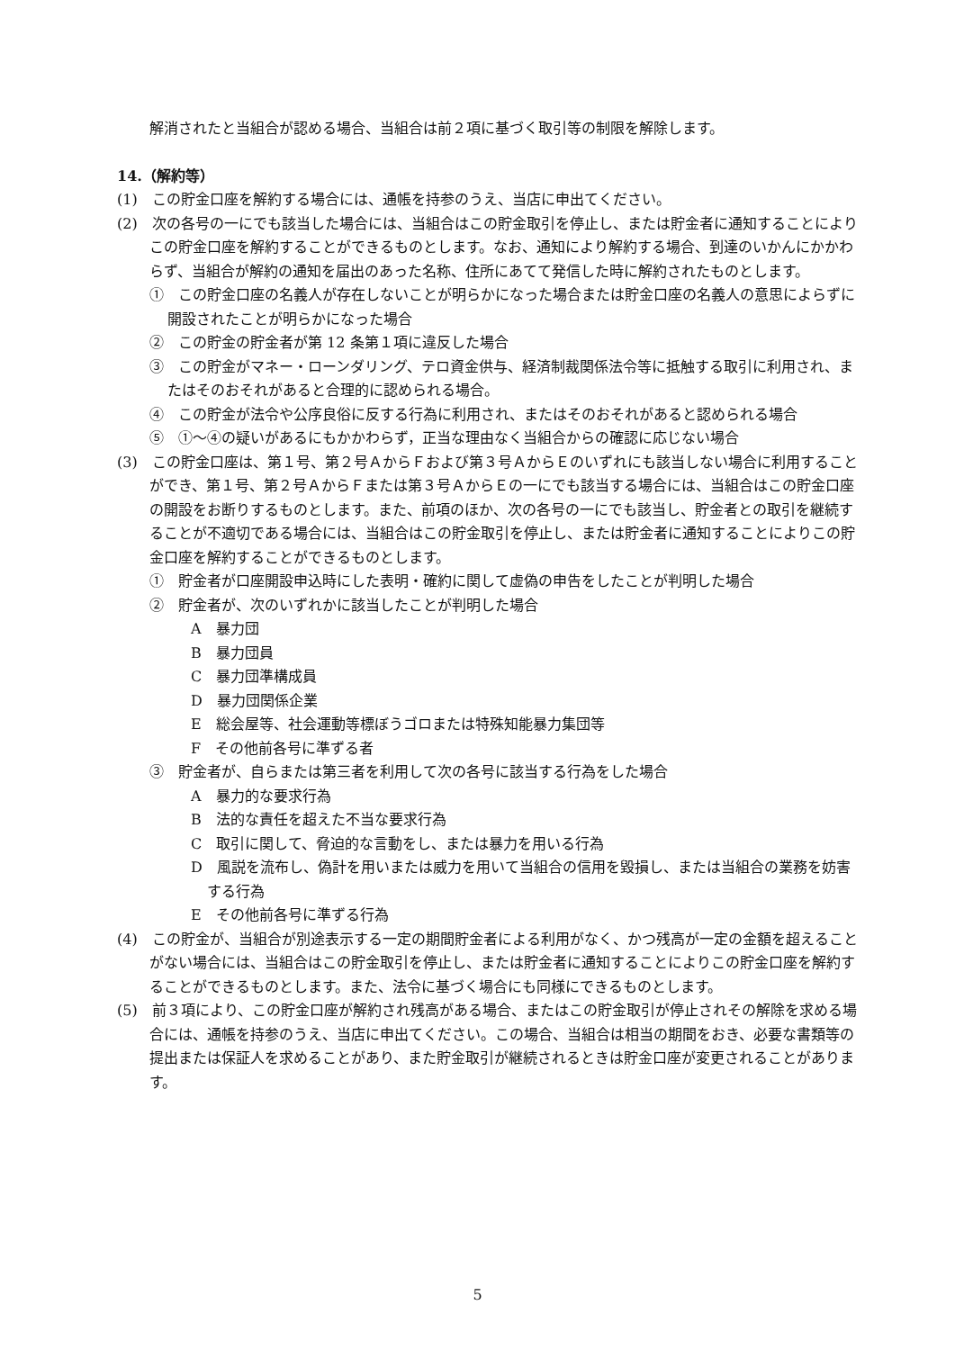解消されたと当組合が認める場合、当組合は前２項に基づく取引等の制限を解除します。
14.（解約等）
(1)　この貯金口座を解約する場合には、通帳を持参のうえ、当店に申出てください。
(2)　次の各号の一にでも該当した場合には、当組合はこの貯金取引を停止し、または貯金者に通知することによりこの貯金口座を解約することができるものとします。なお、通知により解約する場合、到達のいかんにかかわらず、当組合が解約の通知を届出のあった名称、住所にあてて発信した時に解約されたものとします。
①　この貯金口座の名義人が存在しないことが明らかになった場合または貯金口座の名義人の意思によらずに開設されたことが明らかになった場合
②　この貯金の貯金者が第 12 条第１項に違反した場合
③　この貯金がマネー・ローンダリング、テロ資金供与、経済制裁関係法令等に抵触する取引に利用され、またはそのおそれがあると合理的に認められる場合。
④　この貯金が法令や公序良俗に反する行為に利用され、またはそのおそれがあると認められる場合
⑤　①～④の疑いがあるにもかかわらず，正当な理由なく当組合からの確認に応じない場合
(3)　この貯金口座は、第１号、第２号ＡからＦおよび第３号ＡからＥのいずれにも該当しない場合に利用することができ、第１号、第２号ＡからＦまたは第３号ＡからＥの一にでも該当する場合には、当組合はこの貯金口座の開設をお断りするものとします。また、前項のほか、次の各号の一にでも該当し、貯金者との取引を継続することが不適切である場合には、当組合はこの貯金取引を停止し、または貯金者に通知することによりこの貯金口座を解約することができるものとします。
①　貯金者が口座開設申込時にした表明・確約に関して虚偽の申告をしたことが判明した場合
②　貯金者が、次のいずれかに該当したことが判明した場合
A　暴力団
B　暴力団員
C　暴力団準構成員
D　暴力団関係企業
E　総会屋等、社会運動等標ぼうゴロまたは特殊知能暴力集団等
F　その他前各号に準ずる者
③　貯金者が、自らまたは第三者を利用して次の各号に該当する行為をした場合
A　暴力的な要求行為
B　法的な責任を超えた不当な要求行為
C　取引に関して、脅迫的な言動をし、または暴力を用いる行為
D　風説を流布し、偽計を用いまたは威力を用いて当組合の信用を毀損し、または当組合の業務を妨害する行為
E　その他前各号に準ずる行為
(4)　この貯金が、当組合が別途表示する一定の期間貯金者による利用がなく、かつ残高が一定の金額を超えることがない場合には、当組合はこの貯金取引を停止し、または貯金者に通知することによりこの貯金口座を解約することができるものとします。また、法令に基づく場合にも同様にできるものとします。
(5)　前３項により、この貯金口座が解約され残高がある場合、またはこの貯金取引が停止されその解除を求める場合には、通帳を持参のうえ、当店に申出てください。この場合、当組合は相当の期間をおき、必要な書類等の提出または保証人を求めることがあり、また貯金取引が継続されるときは貯金口座が変更されることがあります。
5